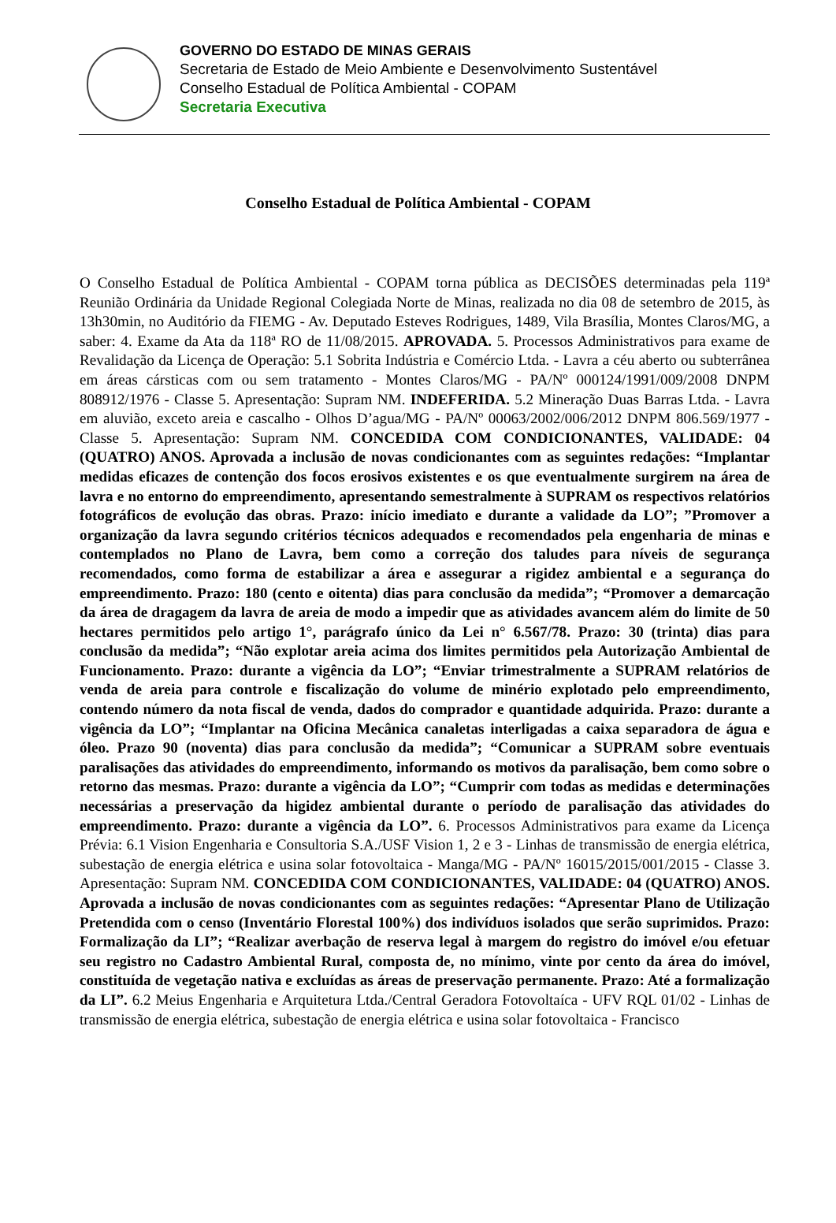GOVERNO DO ESTADO DE MINAS GERAIS
Secretaria de Estado de Meio Ambiente e Desenvolvimento Sustentável
Conselho Estadual de Política Ambiental - COPAM
Secretaria Executiva
Conselho Estadual de Política Ambiental - COPAM
O Conselho Estadual de Política Ambiental - COPAM torna pública as DECISÕES determinadas pela 119ª Reunião Ordinária da Unidade Regional Colegiada Norte de Minas, realizada no dia 08 de setembro de 2015, às 13h30min, no Auditório da FIEMG - Av. Deputado Esteves Rodrigues, 1489, Vila Brasília, Montes Claros/MG, a saber: 4. Exame da Ata da 118ª RO de 11/08/2015. APROVADA. 5. Processos Administrativos para exame de Revalidação da Licença de Operação: 5.1 Sobrita Indústria e Comércio Ltda. - Lavra a céu aberto ou subterrânea em áreas cársticas com ou sem tratamento - Montes Claros/MG - PA/Nº 000124/1991/009/2008 DNPM 808912/1976 - Classe 5. Apresentação: Supram NM. INDEFERIDA. 5.2 Mineração Duas Barras Ltda. - Lavra em aluvião, exceto areia e cascalho - Olhos D’agua/MG - PA/Nº 00063/2002/006/2012 DNPM 806.569/1977 - Classe 5. Apresentação: Supram NM. CONCEDIDA COM CONDICIONANTES, VALIDADE: 04 (QUATRO) ANOS. Aprovada a inclusão de novas condicionantes com as seguintes redações: “Implantar medidas eficazes de contenção dos focos erosivos existentes e os que eventualmente surgirem na área de lavra e no entorno do empreendimento, apresentando semestralmente à SUPRAM os respectivos relatórios fotográficos de evolução das obras. Prazo: início imediato e durante a validade da LO”; ”Promover a organização da lavra segundo critérios técnicos adequados e recomendados pela engenharia de minas e contemplados no Plano de Lavra, bem como a correção dos taludes para níveis de segurança recomendados, como forma de estabilizar a área e assegurar a rigidez ambiental e a segurança do empreendimento. Prazo: 180 (cento e oitenta) dias para conclusão da medida”; “Promover a demarcação da área de dragagem da lavra de areia de modo a impedir que as atividades avancem além do limite de 50 hectares permitidos pelo artigo 1°, parágrafo único da Lei n° 6.567/78. Prazo: 30 (trinta) dias para conclusão da medida”; “Não explotar areia acima dos limites permitidos pela Autorização Ambiental de Funcionamento. Prazo: durante a vigência da LO”; “Enviar trimestralmente a SUPRAM relatórios de venda de areia para controle e fiscalização do volume de minério explotado pelo empreendimento, contendo número da nota fiscal de venda, dados do comprador e quantidade adquirida. Prazo: durante a vigência da LO”; “Implantar na Oficina Mecânica canaletas interligadas a caixa separadora de água e óleo. Prazo 90 (noventa) dias para conclusão da medida”; “Comunicar a SUPRAM sobre eventuais paralisações das atividades do empreendimento, informando os motivos da paralisação, bem como sobre o retorno das mesmas. Prazo: durante a vigência da LO”; “Cumprir com todas as medidas e determinações necessárias a preservação da higidez ambiental durante o período de paralisação das atividades do empreendimento. Prazo: durante a vigência da LO”. 6. Processos Administrativos para exame da Licença Prévia: 6.1 Vision Engenharia e Consultoria S.A./USF Vision 1, 2 e 3 - Linhas de transmissão de energia elétrica, subestação de energia elétrica e usina solar fotovoltaica - Manga/MG - PA/Nº 16015/2015/001/2015 - Classe 3. Apresentação: Supram NM. CONCEDIDA COM CONDICIONANTES, VALIDADE: 04 (QUATRO) ANOS. Aprovada a inclusão de novas condicionantes com as seguintes redações: “Apresentar Plano de Utilização Pretendida com o censo (Inventário Florestal 100%) dos indivíduos isolados que serão suprimidos. Prazo: Formalização da LI”; “Realizar averbação de reserva legal à margem do registro do imóvel e/ou efetuar seu registro no Cadastro Ambiental Rural, composta de, no mínimo, vinte por cento da área do imóvel, constituída de vegetação nativa e excluídas as áreas de preservação permanente. Prazo: Até a formalização da LI”. 6.2 Meius Engenharia e Arquitetura Ltda./Central Geradora Fotovoltaíca - UFV RQL 01/02 - Linhas de transmissão de energia elétrica, subestação de energia elétrica e usina solar fotovoltaica - Francisco